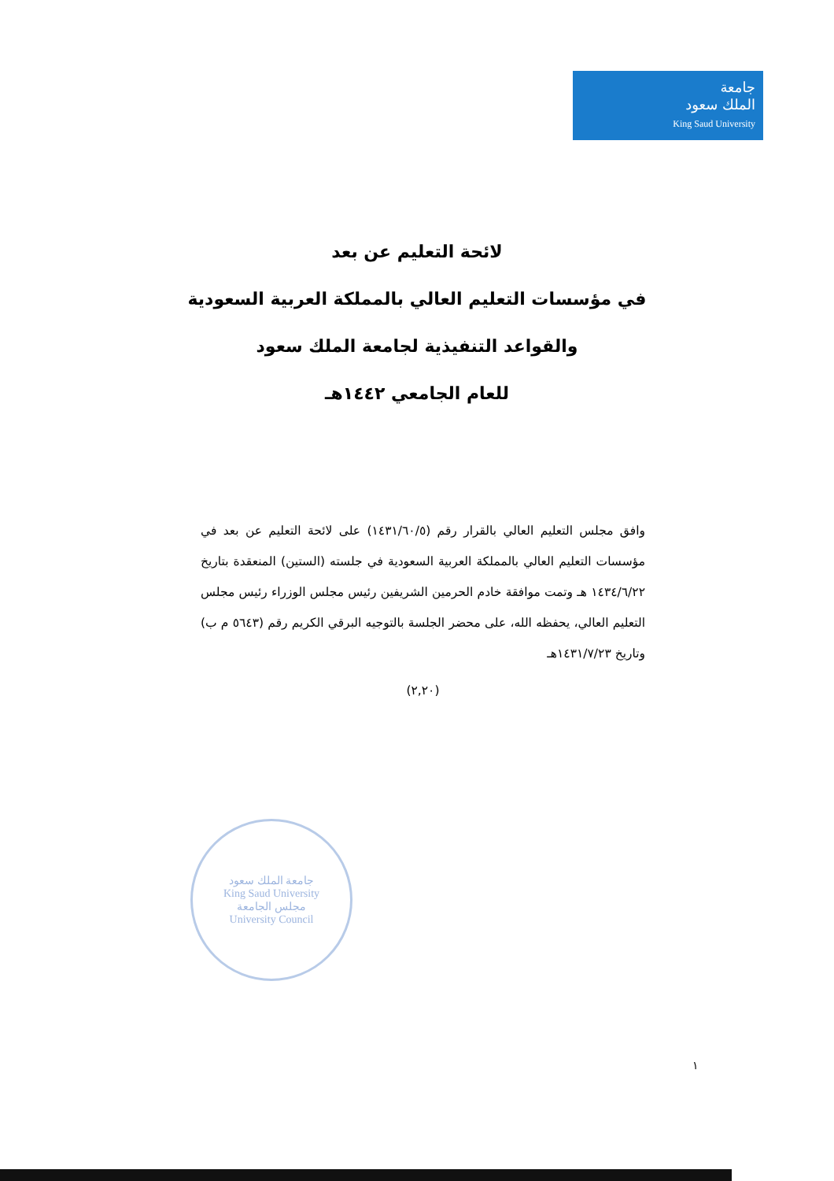جامعة
الملك سعود
King Saud University
لائحة التعليم عن بعد
في مؤسسات التعليم العالي بالمملكة العربية السعودية
والقواعد التنفيذية لجامعة الملك سعود
للعام الجامعي ١٤٤٢هـ
وافق مجلس التعليم العالي بالقرار رقم (١٤٣١/٦٠/٥) على لائحة التعليم عن بعد في مؤسسات التعليم العالي بالمملكة العربية السعودية في جلسته (الستين) المنعقدة بتاريخ ١٤٣٤/٦/٢٢ هـ وتمت موافقة خادم الحرمين الشريفين رئيس مجلس الوزراء رئيس مجلس التعليم العالي، يحفظه الله، على محضر الجلسة بالتوجيه البرقي الكريم رقم (٥٦٤٣ م ب) وتاريخ ١٤٣١/٧/٢٣هـ
(٢,٢٠)
جامعة الملك سعود
King Saud University
مجلس الجامعة
University Council
١